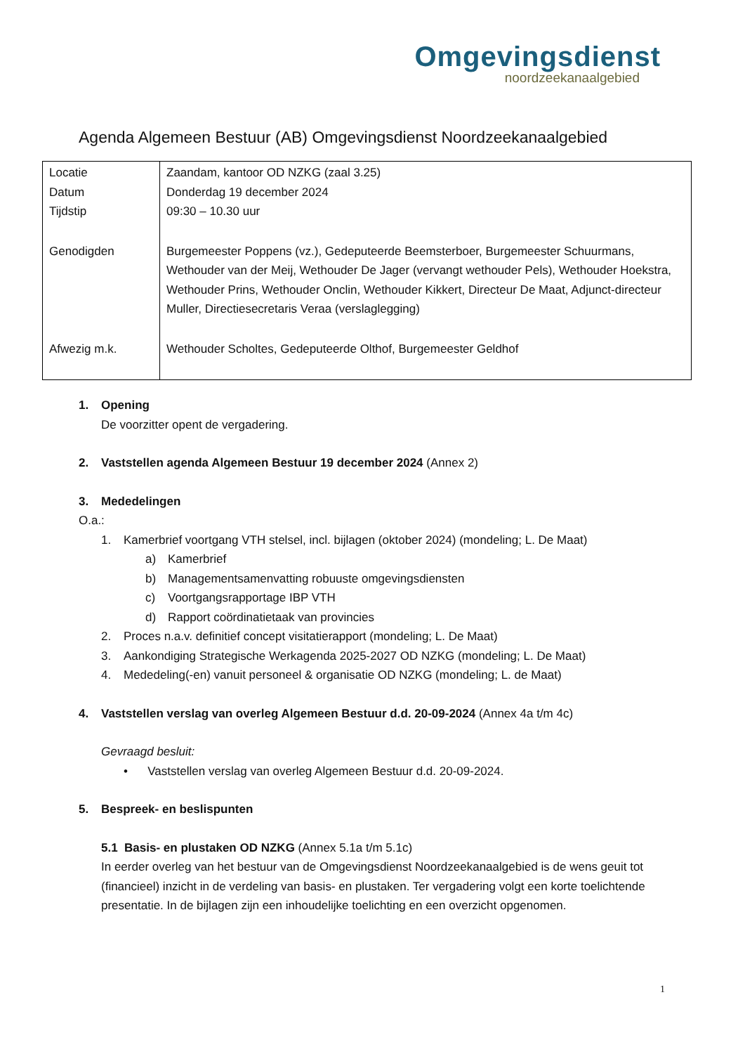Omgevingsdienst
noordzeekanaalgebied
Agenda Algemeen Bestuur (AB) Omgevingsdienst Noordzeekanaalgebied
| Locatie Datum Tijdstip | Zaandam, kantoor OD NZKG (zaal 3.25) Donderdag 19 december 2024 09:30 – 10.30 uur |
| Genodigden | Burgemeester Poppens (vz.), Gedeputeerde Beemsterboer, Burgemeester Schuurmans, Wethouder van der Meij, Wethouder De Jager (vervangt wethouder Pels), Wethouder Hoekstra, Wethouder Prins, Wethouder Onclin, Wethouder Kikkert, Directeur De Maat, Adjunct-directeur Muller, Directiesecretaris Veraa (verslaglegging) |
| Afwezig m.k. | Wethouder Scholtes, Gedeputeerde Olthof, Burgemeester Geldhof |
1. Opening
De voorzitter opent de vergadering.
2. Vaststellen agenda Algemeen Bestuur 19 december 2024 (Annex 2)
3. Mededelingen
O.a.:
1. Kamerbrief voortgang VTH stelsel, incl. bijlagen (oktober 2024) (mondeling; L. De Maat)
a) Kamerbrief
b) Managementsamenvatting robuuste omgevingsdiensten
c) Voortgangsrapportage IBP VTH
d) Rapport coördinatietaak van provincies
2. Proces n.a.v. definitief concept visitatierapport (mondeling; L. De Maat)
3. Aankondiging Strategische Werkagenda 2025-2027 OD NZKG (mondeling; L. De Maat)
4. Mededeling(-en) vanuit personeel & organisatie OD NZKG (mondeling; L. de Maat)
4. Vaststellen verslag van overleg Algemeen Bestuur d.d. 20-09-2024 (Annex 4a t/m 4c)
Gevraagd besluit:
• Vaststellen verslag van overleg Algemeen Bestuur d.d. 20-09-2024.
5. Bespreek- en beslispunten
5.1 Basis- en plustaken OD NZKG (Annex 5.1a t/m 5.1c)
In eerder overleg van het bestuur van de Omgevingsdienst Noordzeekanaalgebied is de wens geuit tot (financieel) inzicht in de verdeling van basis- en plustaken. Ter vergadering volgt een korte toelichtende presentatie. In de bijlagen zijn een inhoudelijke toelichting en een overzicht opgenomen.
1